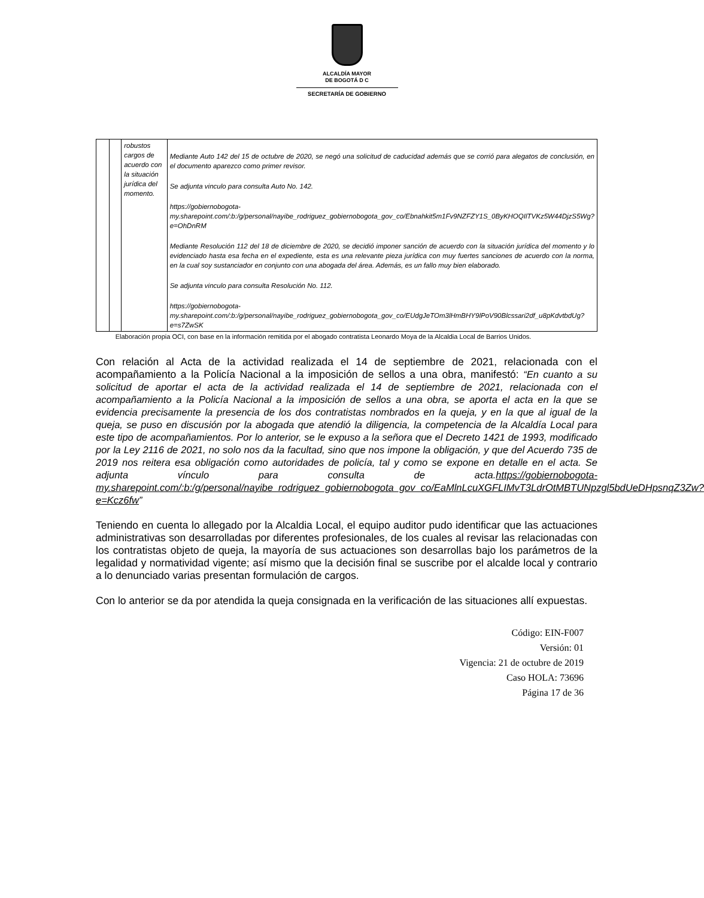ALCALDÍA MAYOR
DE BOGOTÁ D C
SECRETARÍA DE GOBIERNO
| | | robustos cargos de acuerdo con la situación jurídica del momento. | Mediante Auto 142 del 15 de octubre de 2020, se negó una solicitud de caducidad además que se corrió para alegatos de conclusión, en el documento aparezco como primer revisor. Se adjunta vinculo para consulta Auto No. 142. https://gobiernobogota-my.sharepoint.com/:b:/g/personal/nayibe_rodriguez_gobiernobogota_gov_co/Ebnahkit5m1Fv9NZFZY1S_0ByKHOQIlTVKz5W44DjzS5Wg?e=OhDnRM Mediante Resolución 112 del 18 de diciembre de 2020, se decidió imponer sanción de acuerdo con la situación jurídica del momento y lo evidenciado hasta esa fecha en el expediente, esta es una relevante pieza jurídica con muy fuertes sanciones de acuerdo con la norma, en la cual soy sustanciador en conjunto con una abogada del área. Además, es un fallo muy bien elaborado. Se adjunta vinculo para consulta Resolución No. 112. https://gobiernobogota-my.sharepoint.com/:b:/g/personal/nayibe_rodriguez_gobiernobogota_gov_co/EUdgJeTOm3lHmBHY9lPoV90Blcssari2df_u8pKdvtbdUg?e=s7ZwSK |
Elaboración propia OCI, con base en la información remitida por el abogado contratista Leonardo Moya de la Alcaldia Local de Barrios Unidos.
Con relación al Acta de la actividad realizada el 14 de septiembre de 2021, relacionada con el acompañamiento a la Policía Nacional a la imposición de sellos a una obra, manifestó: “En cuanto a su solicitud de aportar el acta de la actividad realizada el 14 de septiembre de 2021, relacionada con el acompañamiento a la Policía Nacional a la imposición de sellos a una obra, se aporta el acta en la que se evidencia precisamente la presencia de los dos contratistas nombrados en la queja, y en la que al igual de la queja, se puso en discusión por la abogada que atendió la diligencia, la competencia de la Alcaldía Local para este tipo de acompañamientos. Por lo anterior, se le expuso a la señora que el Decreto 1421 de 1993, modificado por la Ley 2116 de 2021, no solo nos da la facultad, sino que nos impone la obligación, y que del Acuerdo 735 de 2019 nos reitera esa obligación como autoridades de policía, tal y como se expone en detalle en el acta. Se adjunta vínculo para consulta de acta.https://gobiernobogota-my.sharepoint.com/:b:/g/personal/nayibe_rodriguez_gobiernobogota_gov_co/EaMlnLcuXGFLIMvT3LdrOtMBTUNpzgl5bdUeDHpsnqZ3Zw?e=Kcz6fw”
Teniendo en cuenta lo allegado por la Alcaldia Local, el equipo auditor pudo identificar que las actuaciones administrativas son desarrolladas por diferentes profesionales, de los cuales al revisar las relacionadas con los contratistas objeto de queja, la mayoría de sus actuaciones son desarrollas bajo los parámetros de la legalidad y normatividad vigente; así mismo que la decisión final se suscribe por el alcalde local y contrario a lo denunciado varias presentan formulación de cargos.
Con lo anterior se da por atendida la queja consignada en la verificación de las situaciones allí expuestas.
Código: EIN-F007
Versión: 01
Vigencia: 21 de octubre de 2019
Caso HOLA: 73696
Página 17 de 36